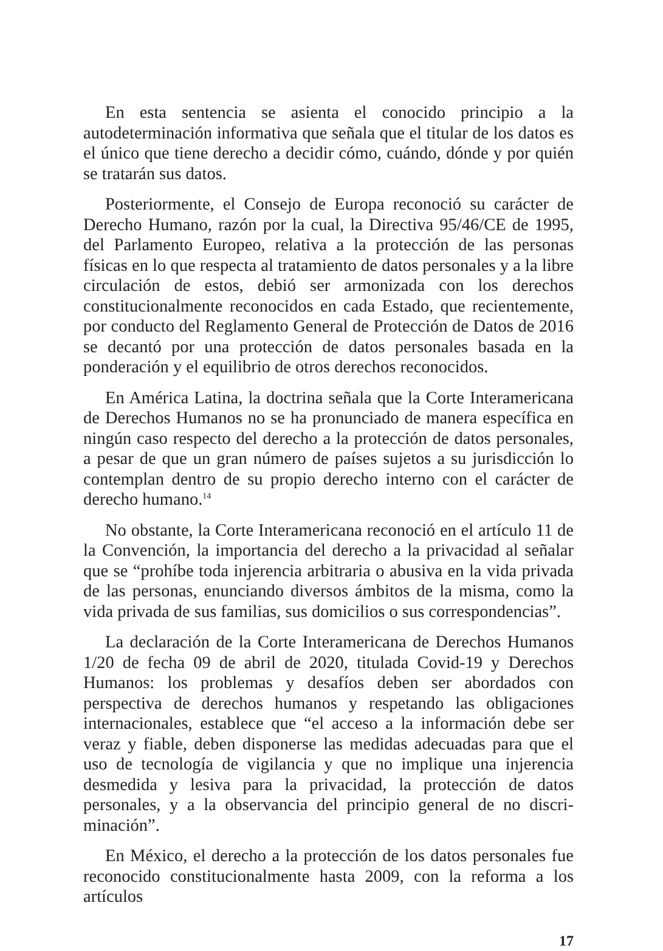En esta sentencia se asienta el conocido principio a la autodetermina­ción informativa que señala que el titular de los datos es el único que tiene derecho a decidir cómo, cuándo, dónde y por quién se tratarán sus datos.
Posteriormente, el Consejo de Europa reconoció su carácter de Dere­cho Humano, razón por la cual, la Directiva 95/46/CE de 1995, del Par­lamento Europeo, relativa a la protección de las personas físicas en lo que respecta al tratamiento de datos personales y a la libre circulación de estos, debió ser armonizada con los derechos constitucionalmente reconocidos en cada Estado, que recientemente, por conducto del Reglamento General de Protección de Datos de 2016 se decantó por una protección de datos personales basada en la ponderación y el equilibrio de otros derechos re­conocidos.
En América Latina, la doctrina señala que la Corte Interamericana de Derechos Humanos no se ha pronunciado de manera específica en ningún caso respecto del derecho a la protección de datos personales, a pesar de que un gran número de países sujetos a su jurisdicción lo contemplan den­tro de su propio derecho interno con el carácter de derecho humano.<sup>14</sup>
No obstante, la Corte Interamericana reconoció en el artículo 11 de la Convención, la importancia del derecho a la privacidad al señalar que se “prohíbe toda injerencia arbitraria o abusiva en la vida privada de las per­sonas, enunciando diversos ámbitos de la misma, como la vida privada de sus familias, sus domicilios o sus correspondencias”.
La declaración de la Corte Interamericana de Derechos Humanos 1/20 de fecha 09 de abril de 2020, titulada Covid-19 y Derechos Humanos: los problemas y desafíos deben ser abordados con perspectiva de derechos humanos y respetando las obligaciones internacionales, establece que “el acceso a la información debe ser veraz y fiable, deben disponerse las me­didas adecuadas para que el uso de tecnología de vigilancia y que no im­plique una injerencia desmedida y lesiva para la privacidad, la protección de datos personales, y a la observancia del principio general de no discri­minación”.
En México, el derecho a la protección de los datos personales fue re­conocido constitucionalmente hasta 2009, con la reforma a los artículos
17